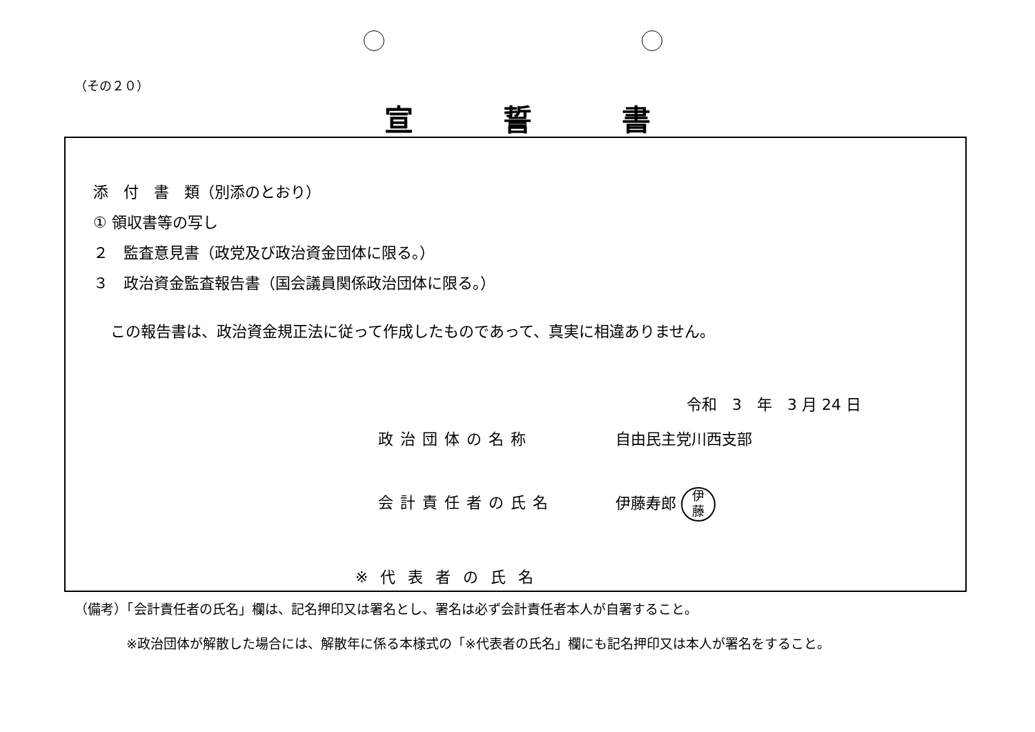（その２０）
宣誓書
添　付　書　類（別添のとおり）
① 領収書等の写し
２　監査意見書（政党及び政治資金団体に限る。）
３　政治資金監査報告書（国会議員関係政治団体に限る。）
この報告書は、政治資金規正法に従って作成したものであって、真実に相違ありません。
令和　3　年　3 月 24 日
政治団体の名称 自由民主党川西支部
会計責任者の氏名
伊藤寿郎 伊
藤
※代表者の氏名
（備考）「会計責任者の氏名」欄は、記名押印又は署名とし、署名は必ず会計責任者本人が自署すること。
※政治団体が解散した場合には、解散年に係る本様式の「※代表者の氏名」欄にも記名押印又は本人が署名をすること。